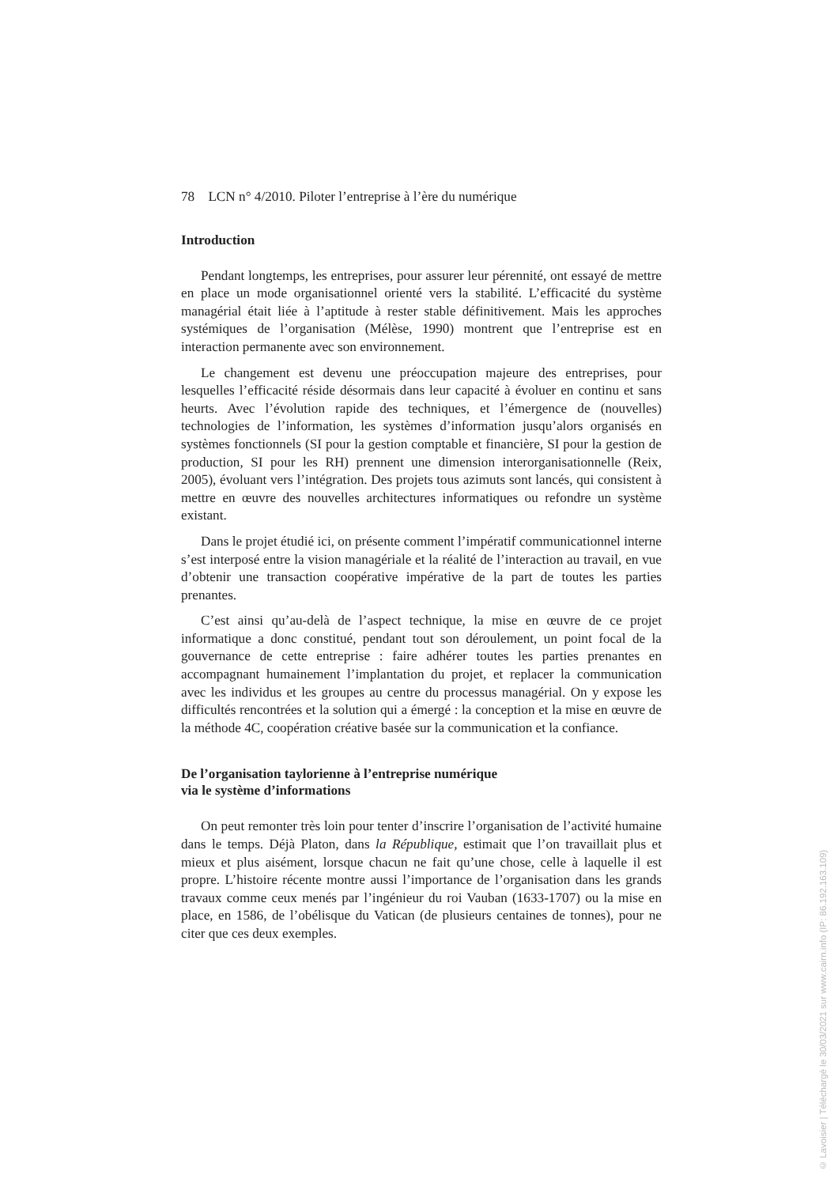78 LCN n° 4/2010. Piloter l’entreprise à l’ère du numérique
Introduction
Pendant longtemps, les entreprises, pour assurer leur pérennité, ont essayé de mettre en place un mode organisationnel orienté vers la stabilité. L’efficacité du système managérial était liée à l’aptitude à rester stable définitivement. Mais les approches systémiques de l’organisation (Mélèse, 1990) montrent que l’entreprise est en interaction permanente avec son environnement.
Le changement est devenu une préoccupation majeure des entreprises, pour lesquelles l’efficacité réside désormais dans leur capacité à évoluer en continu et sans heurts. Avec l’évolution rapide des techniques, et l’émergence de (nouvelles) technologies de l’information, les systèmes d’information jusqu’alors organisés en systèmes fonctionnels (SI pour la gestion comptable et financière, SI pour la gestion de production, SI pour les RH) prennent une dimension interorganisationnelle (Reix, 2005), évoluant vers l’intégration. Des projets tous azimuts sont lancés, qui consistent à mettre en œuvre des nouvelles architectures informatiques ou refondre un système existant.
Dans le projet étudié ici, on présente comment l’impératif communicationnel interne s’est interposé entre la vision managériale et la réalité de l’interaction au travail, en vue d’obtenir une transaction coopérative impérative de la part de toutes les parties prenantes.
C’est ainsi qu’au-delà de l’aspect technique, la mise en œuvre de ce projet informatique a donc constitué, pendant tout son déroulement, un point focal de la gouvernance de cette entreprise : faire adhérer toutes les parties prenantes en accompagnant humainement l’implantation du projet, et replacer la communication avec les individus et les groupes au centre du processus managérial. On y expose les difficultés rencontrées et la solution qui a émergé : la conception et la mise en œuvre de la méthode 4C, coopération créative basée sur la communication et la confiance.
De l’organisation taylorienne à l’entreprise numérique
via le système d’informations
On peut remonter très loin pour tenter d’inscrire l’organisation de l’activité humaine dans le temps. Déjà Platon, dans la République, estimait que l’on travaillait plus et mieux et plus aisément, lorsque chacun ne fait qu’une chose, celle à laquelle il est propre. L’histoire récente montre aussi l’importance de l’organisation dans les grands travaux comme ceux menés par l’ingénieur du roi Vauban (1633-1707) ou la mise en place, en 1586, de l’obélisque du Vatican (de plusieurs centaines de tonnes), pour ne citer que ces deux exemples.
© Lavoisier | Téléchargé le 30/03/2021 sur www.cairn.info (IP: 86.192.163.109)